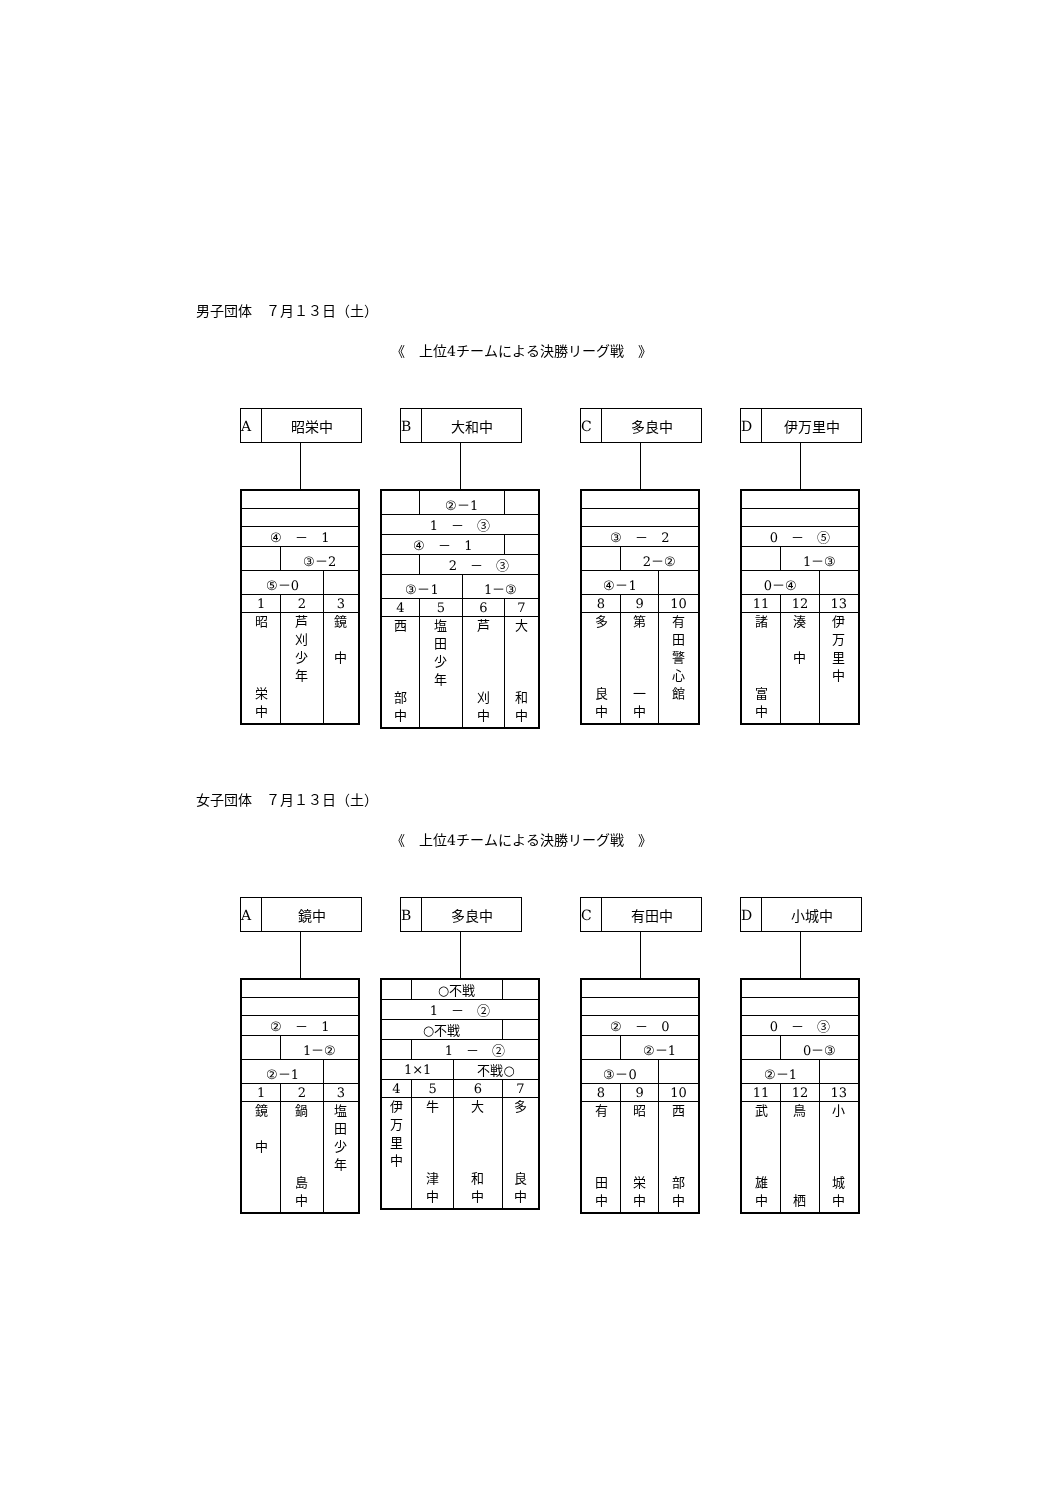男子団体　７月１３日（土）
《　上位4チームによる決勝リーグ戦　》
A昭栄中
| ④ － 1 | | |
| | ③－2 | |
| ⑤－0 | | |
| 1 | 2 | 3 |
| 昭 栄 中 | 芦 刈 少 年 | 鏡 中 |
B大和中
| | ②－1 | | |
| 1 － ③ | | | |
| ④ － 1 | | | |
| | 2 － ③ | | |
| ③－1 | | 1－③ | |
| 4 | 5 | 6 | 7 |
| 西 部 中 | 塩 田 少 年 | 芦 刈 中 | 大 和 中 |
C多良中
| ③ － 2 | | |
| | 2－② | |
| ④－1 | | |
| 8 | 9 | 10 |
| 多 良 中 | 第 一 中 | 有 田 警 心 館 |
D伊万里中
| 0 － ⑤ | | |
| | 1－③ | |
| 0－④ | | |
| 11 | 12 | 13 |
| 諸 富 中 | 湊 中 | 伊 万 里 中 |
女子団体　７月１３日（土）
《　上位4チームによる決勝リーグ戦　》
A鏡中
| ② － 1 | | |
| | 1－② | |
| ②－1 | | |
| 1 | 2 | 3 |
| 鏡 中 | 鍋 島 中 | 塩 田 少 年 |
B多良中
| | ○不戦 | | |
| 1 － ② | | | |
| ○不戦 | | | |
| | 1 － ② | | |
| 1×1 | | 不戦○ | |
| 4 | 5 | 6 | 7 |
| 伊 万 里 中 | 牛 津 中 | 大 和 中 | 多 良 中 |
C有田中
| ② － 0 | | |
| | ②－1 | |
| ③－0 | | |
| 8 | 9 | 10 |
| 有 田 中 | 昭 栄 中 | 西 部 中 |
D小城中
| 0 － ③ | | |
| | 0－③ | |
| ②－1 | | |
| 11 | 12 | 13 |
| 武 雄 中 | 鳥 栖 | 小 城 中 |